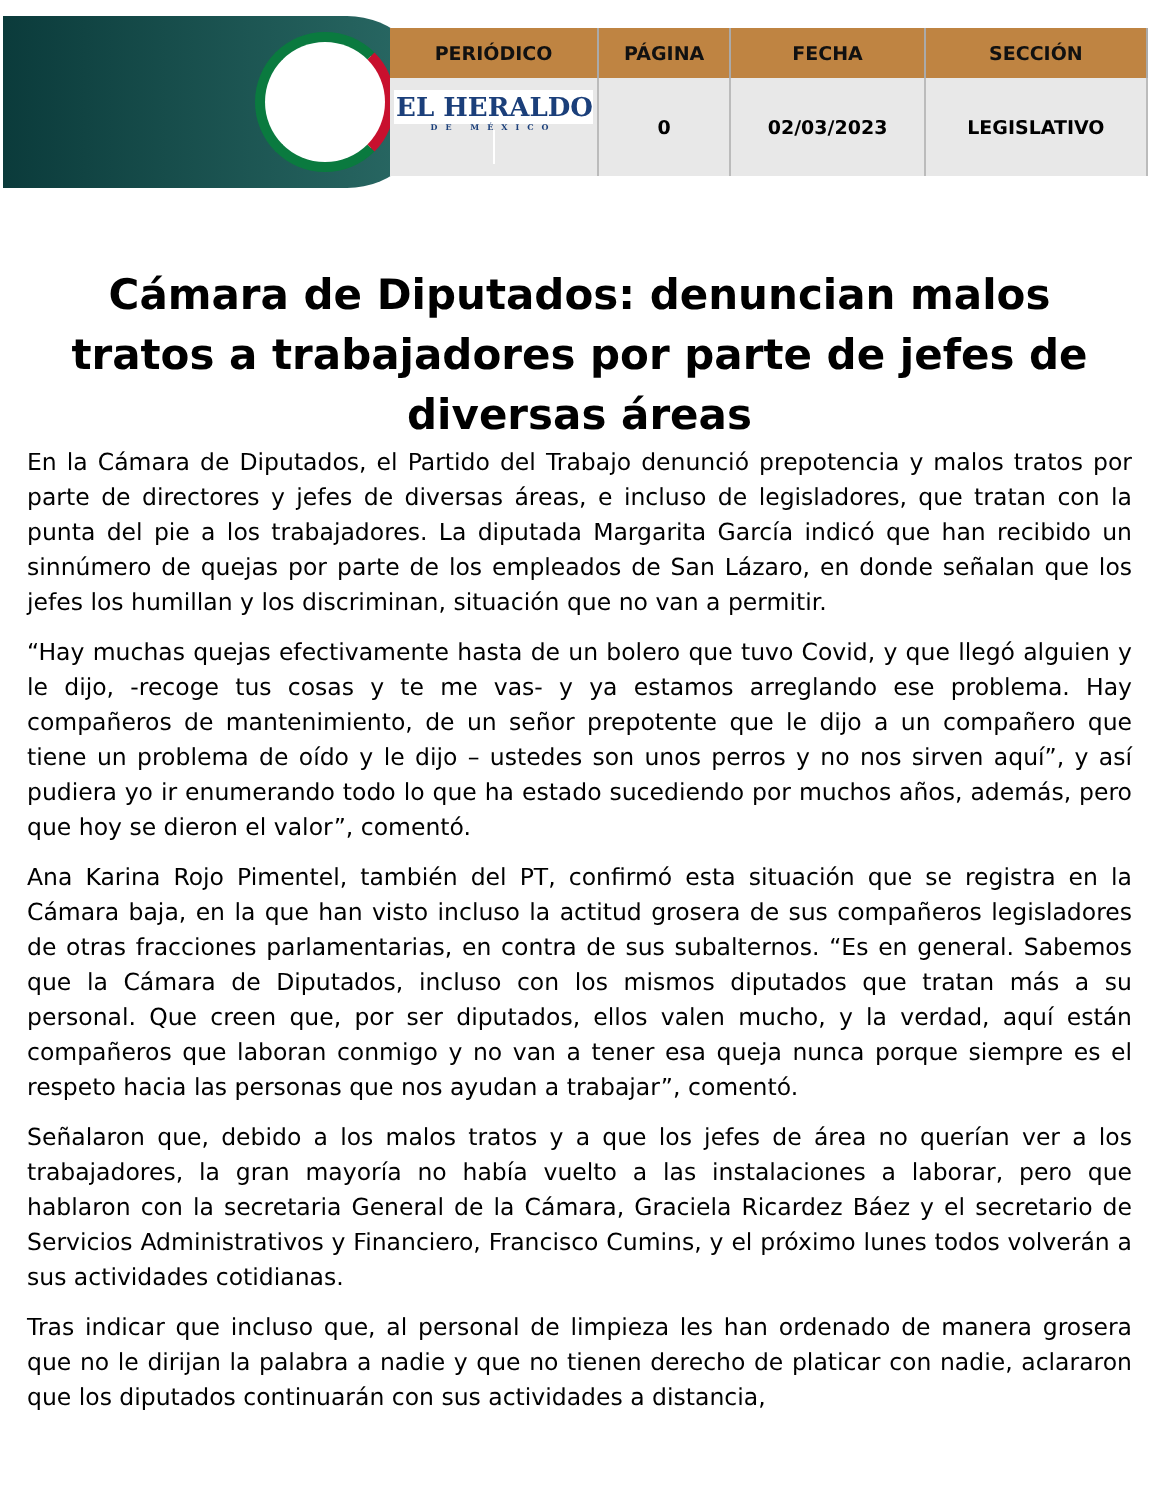| PERIÓDICO | PÁGINA | FECHA | SECCIÓN |
| --- | --- | --- | --- |
| EL HERALDO DE MÉXICO | 0 | 02/03/2023 | LEGISLATIVO |
Cámara de Diputados: denuncian malos tratos a trabajadores por parte de jefes de diversas áreas
En la Cámara de Diputados, el Partido del Trabajo denunció prepotencia y malos tratos por parte de directores y jefes de diversas áreas, e incluso de legisladores, que tratan con la punta del pie a los trabajadores. La diputada Margarita García indicó que han recibido un sinnúmero de quejas por parte de los empleados de San Lázaro, en donde señalan que los jefes los humillan y los discriminan, situación que no van a permitir.
“Hay muchas quejas efectivamente hasta de un bolero que tuvo Covid, y que llegó alguien y le dijo, -recoge tus cosas y te me vas- y ya estamos arreglando ese problema. Hay compañeros de mantenimiento, de un señor prepotente que le dijo a un compañero que tiene un problema de oído y le dijo – ustedes son unos perros y no nos sirven aquí”, y así pudiera yo ir enumerando todo lo que ha estado sucediendo por muchos años, además, pero que hoy se dieron el valor”, comentó.
Ana Karina Rojo Pimentel, también del PT, confirmó esta situación que se registra en la Cámara baja, en la que han visto incluso la actitud grosera de sus compañeros legisladores de otras fracciones parlamentarias, en contra de sus subalternos. “Es en general. Sabemos que la Cámara de Diputados, incluso con los mismos diputados que tratan más a su personal. Que creen que, por ser diputados, ellos valen mucho, y la verdad, aquí están compañeros que laboran conmigo y no van a tener esa queja nunca porque siempre es el respeto hacia las personas que nos ayudan a trabajar”, comentó.
Señalaron que, debido a los malos tratos y a que los jefes de área no querían ver a los trabajadores, la gran mayoría no había vuelto a las instalaciones a laborar, pero que hablaron con la secretaria General de la Cámara, Graciela Ricardez Báez y el secretario de Servicios Administrativos y Financiero, Francisco Cumins, y el próximo lunes todos volverán a sus actividades cotidianas.
Tras indicar que incluso que, al personal de limpieza les han ordenado de manera grosera que no le dirijan la palabra a nadie y que no tienen derecho de platicar con nadie, aclararon que los diputados continuarán con sus actividades a distancia,